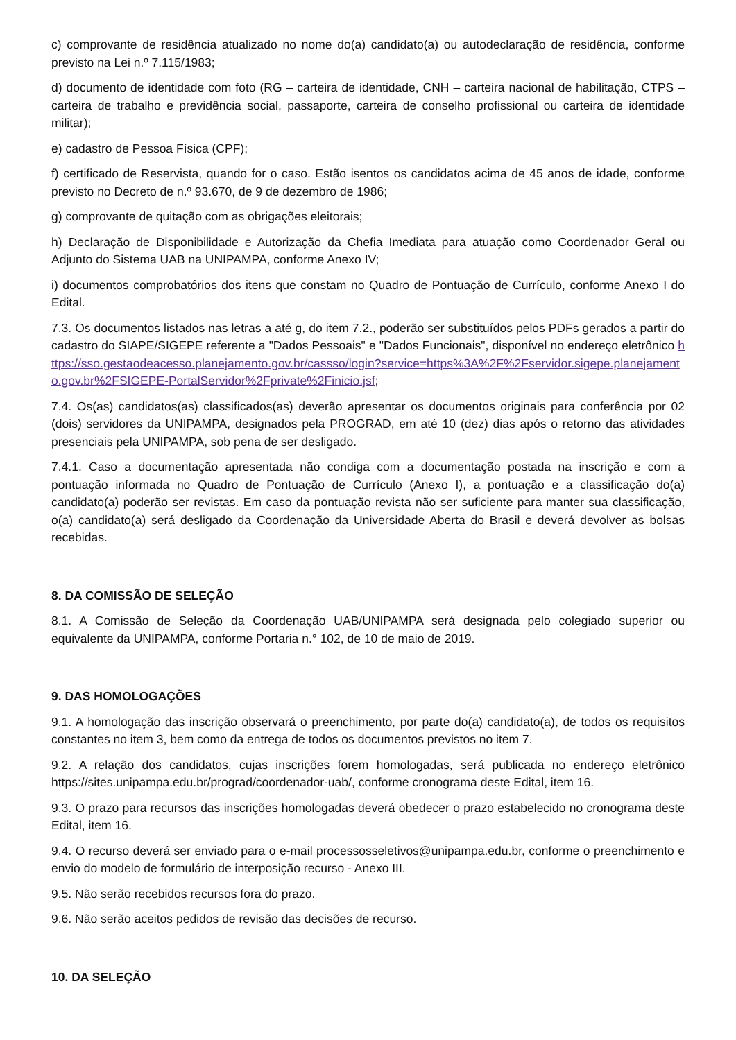c) comprovante de residência atualizado no nome do(a) candidato(a) ou autodeclaração de residência, conforme previsto na Lei n.º 7.115/1983;
d) documento de identidade com foto (RG – carteira de identidade, CNH – carteira nacional de habilitação, CTPS – carteira de trabalho e previdência social, passaporte, carteira de conselho profissional ou carteira de identidade militar);
e) cadastro de Pessoa Física (CPF);
f) certificado de Reservista, quando for o caso. Estão isentos os candidatos acima de 45 anos de idade, conforme previsto no Decreto de n.º 93.670, de 9 de dezembro de 1986;
g) comprovante de quitação com as obrigações eleitorais;
h) Declaração de Disponibilidade e Autorização da Chefia Imediata para atuação como Coordenador Geral ou Adjunto do Sistema UAB na UNIPAMPA, conforme Anexo IV;
i) documentos comprobatórios dos itens que constam no Quadro de Pontuação de Currículo, conforme Anexo I do Edital.
7.3. Os documentos listados nas letras a até g, do item 7.2., poderão ser substituídos pelos PDFs gerados a partir do cadastro do SIAPE/SIGEPE referente a "Dados Pessoais" e "Dados Funcionais", disponível no endereço eletrônico https://sso.gestaodeacesso.planejamento.gov.br/cassso/login?service=https%3A%2F%2Fservidor.sigepe.planejamento.gov.br%2FSIGEPE-PortalServidor%2Fprivate%2Finicio.jsf;
7.4. Os(as) candidatos(as) classificados(as) deverão apresentar os documentos originais para conferência por 02 (dois) servidores da UNIPAMPA, designados pela PROGRAD, em até 10 (dez) dias após o retorno das atividades presenciais pela UNIPAMPA, sob pena de ser desligado.
7.4.1. Caso a documentação apresentada não condiga com a documentação postada na inscrição e com a pontuação informada no Quadro de Pontuação de Currículo (Anexo I), a pontuação e a classificação do(a) candidato(a) poderão ser revistas. Em caso da pontuação revista não ser suficiente para manter sua classificação, o(a) candidato(a) será desligado da Coordenação da Universidade Aberta do Brasil e deverá devolver as bolsas recebidas.
8. DA COMISSÃO DE SELEÇÃO
8.1. A Comissão de Seleção da Coordenação UAB/UNIPAMPA será designada pelo colegiado superior ou equivalente da UNIPAMPA, conforme Portaria n.° 102, de 10 de maio de 2019.
9. DAS HOMOLOGAÇÕES
9.1. A homologação das inscrição observará o preenchimento, por parte do(a) candidato(a), de todos os requisitos constantes no item 3, bem como da entrega de todos os documentos previstos no item 7.
9.2. A relação dos candidatos, cujas inscrições forem homologadas, será publicada no endereço eletrônico https://sites.unipampa.edu.br/prograd/coordenador-uab/, conforme cronograma deste Edital, item 16.
9.3. O prazo para recursos das inscrições homologadas deverá obedecer o prazo estabelecido no cronograma deste Edital, item 16.
9.4. O recurso deverá ser enviado para o e-mail processosseletivos@unipampa.edu.br, conforme o preenchimento e envio do modelo de formulário de interposição recurso - Anexo III.
9.5. Não serão recebidos recursos fora do prazo.
9.6. Não serão aceitos pedidos de revisão das decisões de recurso.
10. DA SELEÇÃO